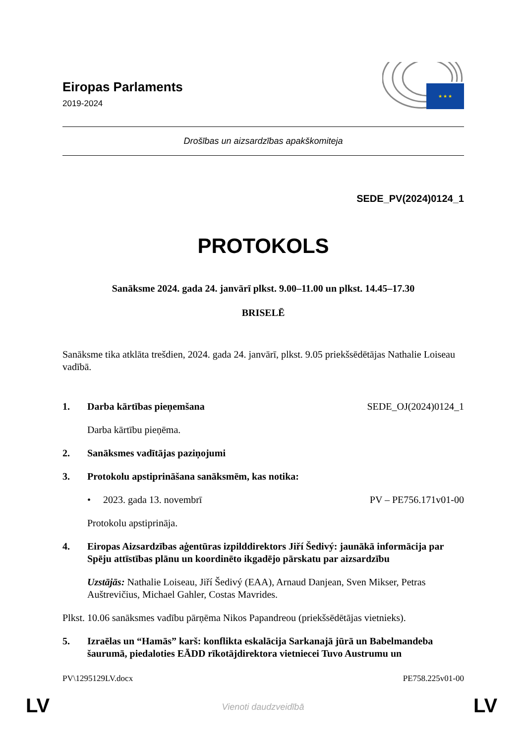Eiropas Parlaments
2019-2024
★ ★ ★
Drošības un aizsardzības apakškomiteja
SEDE_PV(2024)0124_1
PROTOKOLS
Sanāksme 2024. gada 24. janvārī plkst. 9.00–11.00 un plkst. 14.45–17.30
BRISELĒ
Sanāksme tika atklāta trešdien, 2024. gada 24. janvārī, plkst. 9.05 priekšsēdētājas Nathalie Loiseau vadībā.
1. Darba kārtības pieņemšana SEDE_OJ(2024)0124_1
Darba kārtību pieņēma.
2. Sanāksmes vadītājas paziņojumi
3. Protokolu apstiprināšana sanāksmēm, kas notika:
• 2023. gada 13. novembrī PV – PE756.171v01-00
Protokolu apstiprināja.
4. Eiropas Aizsardzības aģentūras izpilddirektors Jiří Šedivý: jaunākā informācija par Spēju attīstības plānu un koordinēto ikgadējo pārskatu par aizsardzību
Uzstājās: Nathalie Loiseau, Jiří Šedivý (EAA), Arnaud Danjean, Sven Mikser, Petras Auštrevičius, Michael Gahler, Costas Mavrides.
Plkst. 10.06 sanāksmes vadību pārņēma Nikos Papandreou (priekšsēdētājas vietnieks).
5. Izraēlas un “Hamās” karš: konflikta eskalācija Sarkanajā jūrā un Babelmandeba šaurumā, piedaloties EĀDD rīkotājdirektora vietniecei Tuvo Austrumu un
PV\1295129LV.docx PE758.225v01-00
LV
Vienoti daudzveidībā LV